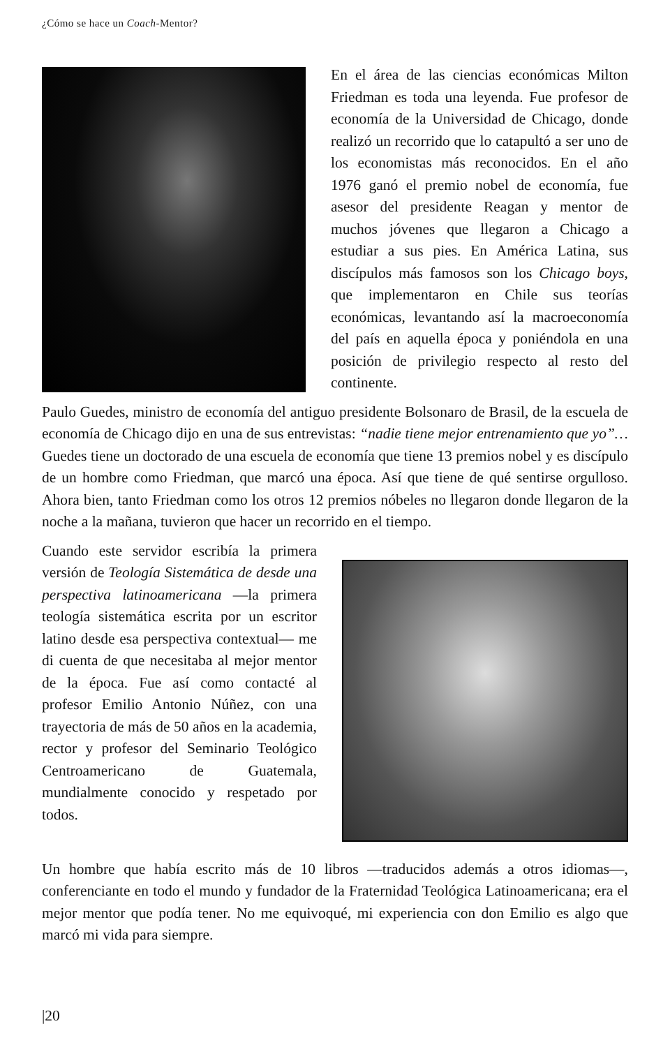¿Cómo se hace un Coach-Mentor?
En el área de las ciencias económicas Milton Friedman es toda una leyenda. Fue profesor de economía de la Universidad de Chicago, donde realizó un recorrido que lo catapultó a ser uno de los economistas más reconocidos. En el año 1976 ganó el premio nobel de economía, fue asesor del presidente Reagan y mentor de muchos jóvenes que llegaron a Chicago a estudiar a sus pies. En América Latina, sus discípulos más famosos son los Chicago boys, que implementaron en Chile sus teorías económicas, levantando así la macroeconomía del país en aquella época y poniéndola en una posición de privilegio respecto al resto del continente.
Paulo Guedes, ministro de economía del antiguo presidente Bolsonaro de Brasil, de la escuela de economía de Chicago dijo en una de sus entrevistas: “nadie tiene mejor entrenamiento que yo”… Guedes tiene un doctorado de una escuela de economía que tiene 13 premios nobel y es discípulo de un hombre como Friedman, que marcó una época. Así que tiene de qué sentirse orgulloso. Ahora bien, tanto Friedman como los otros 12 premios nóbeles no llegaron donde llegaron de la noche a la mañana, tuvieron que hacer un recorrido en el tiempo.
Cuando este servidor escribía la primera versión de Teología Sistemática de desde una perspectiva latinoamericana —la primera teología sistemática escrita por un escritor latino desde esa perspectiva contextual— me di cuenta de que necesitaba al mejor mentor de la época. Fue así como contacté al profesor Emilio Antonio Núñez, con una trayectoria de más de 50 años en la academia, rector y profesor del Seminario Teológico Centroamericano de Guatemala, mundialmente conocido y respetado por todos.
Un hombre que había escrito más de 10 libros —traducidos además a otros idiomas—, conferenciante en todo el mundo y fundador de la Fraternidad Teológica Latinoamericana; era el mejor mentor que podía tener. No me equivoqué, mi experiencia con don Emilio es algo que marcó mi vida para siempre.
|20